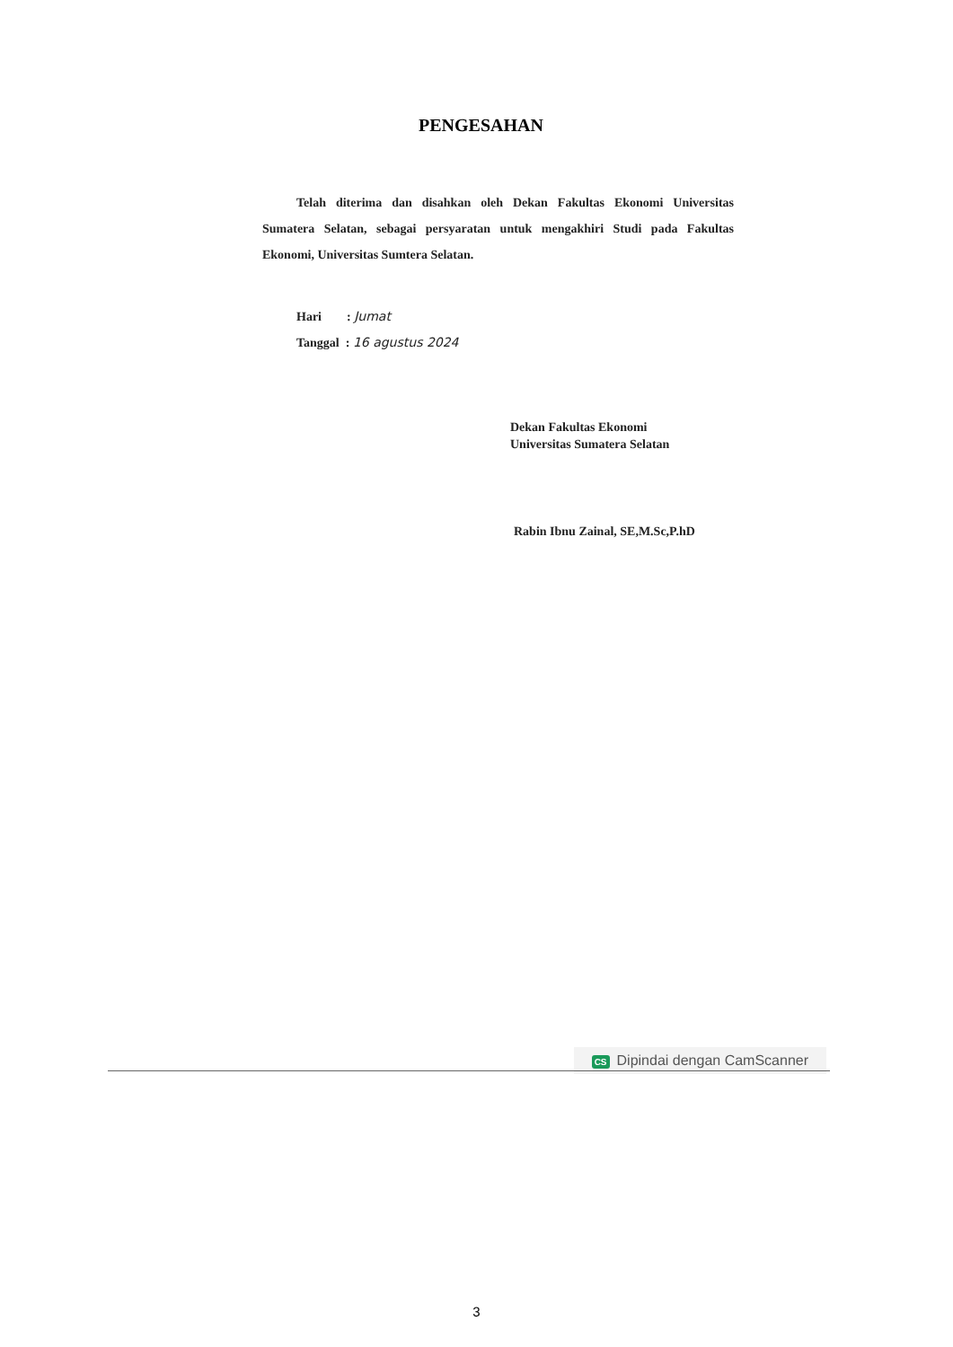PENGESAHAN
Telah diterima dan disahkan oleh Dekan Fakultas Ekonomi Universitas Sumatera Selatan, sebagai persyaratan untuk mengakhiri Studi pada Fakultas Ekonomi, Universitas Sumtera Selatan.
Hari : Jumat
Tanggal : 16 agustus 2024
Dekan Fakultas Ekonomi
Universitas Sumatera Selatan
Rabin Ibnu Zainal, SE,M.Sc,P.hD
CS Dipindai dengan CamScanner
3